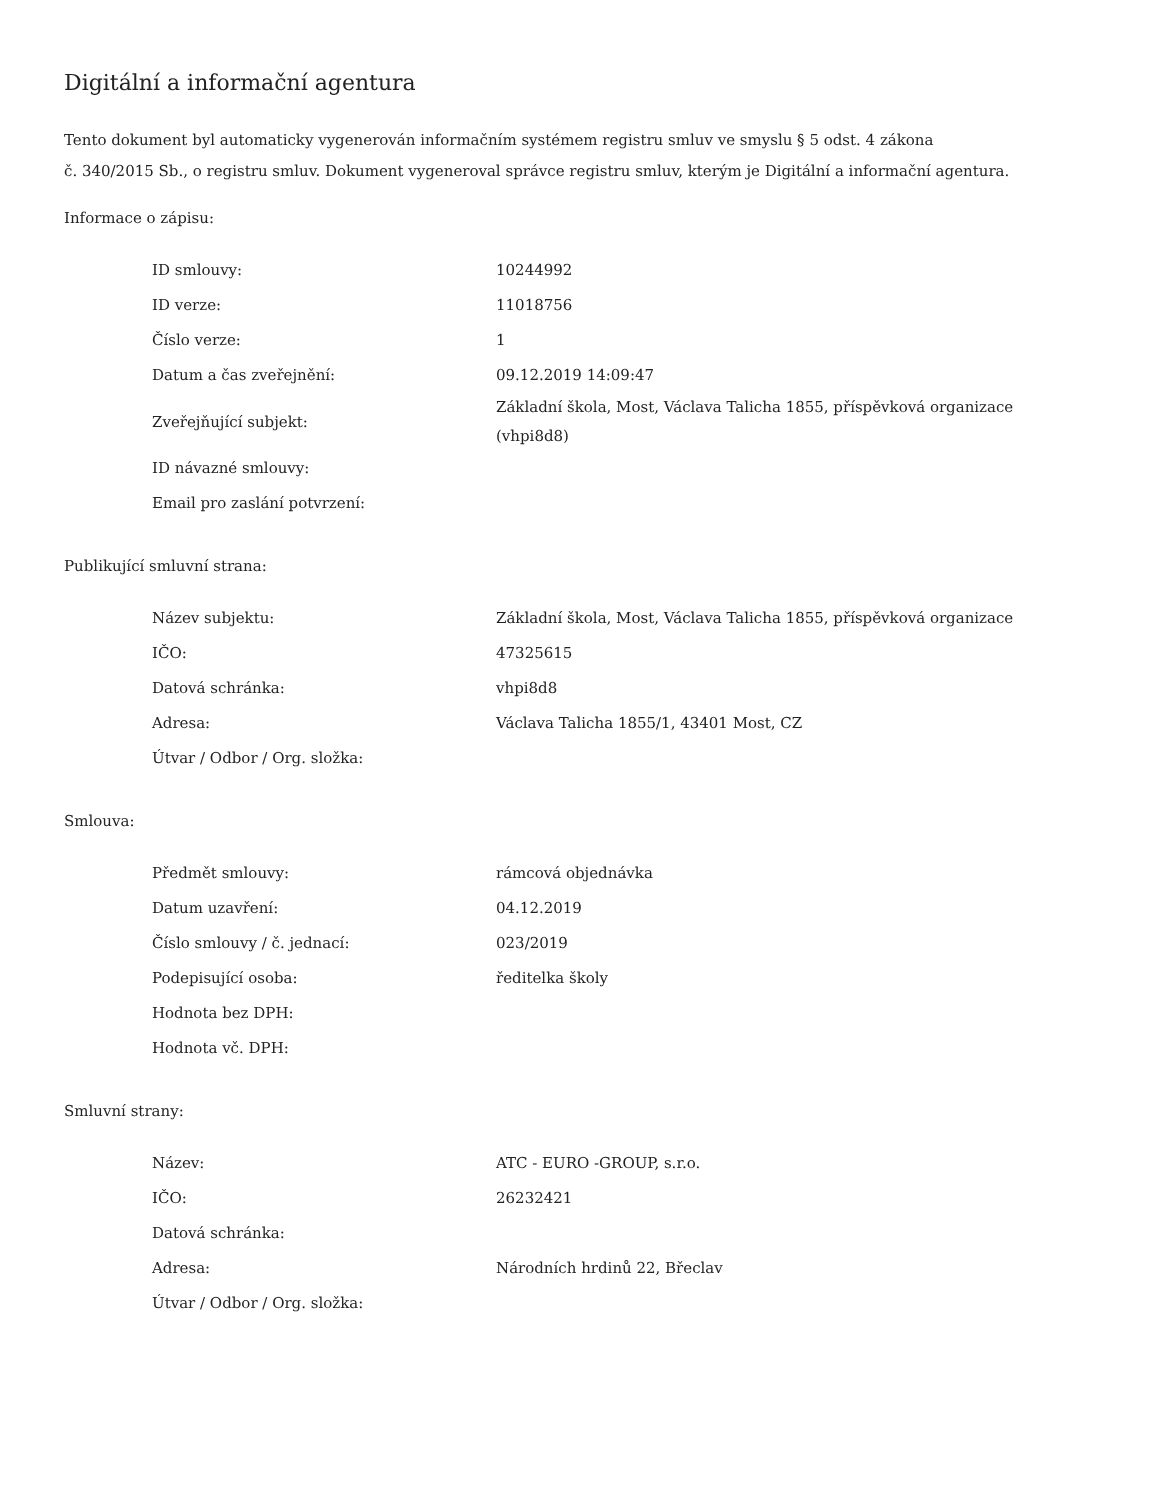Digitální a informační agentura
Tento dokument byl automaticky vygenerován informačním systémem registru smluv ve smyslu § 5 odst. 4 zákona
č. 340/2015 Sb., o registru smluv. Dokument vygeneroval správce registru smluv, kterým je Digitální a informační agentura.
Informace o zápisu:
| ID smlouvy: | 10244992 |
| ID verze: | 11018756 |
| Číslo verze: | 1 |
| Datum a čas zveřejnění: | 09.12.2019 14:09:47 |
| Zveřejňující subjekt: | Základní škola, Most, Václava Talicha 1855, příspěvková organizace (vhpi8d8) |
| ID návazné smlouvy: | |
| Email pro zaslání potvrzení: | |
Publikující smluvní strana:
| Název subjektu: | Základní škola, Most, Václava Talicha 1855, příspěvková organizace |
| IČO: | 47325615 |
| Datová schránka: | vhpi8d8 |
| Adresa: | Václava Talicha 1855/1, 43401 Most, CZ |
| Útvar / Odbor / Org. složka: | |
Smlouva:
| Předmět smlouvy: | rámcová objednávka |
| Datum uzavření: | 04.12.2019 |
| Číslo smlouvy / č. jednací: | 023/2019 |
| Podepisující osoba: | ředitelka školy |
| Hodnota bez DPH: | |
| Hodnota vč. DPH: | |
Smluvní strany:
| Název: | ATC - EURO -GROUP, s.r.o. |
| IČO: | 26232421 |
| Datová schránka: | |
| Adresa: | Národních hrdinů 22, Břeclav |
| Útvar / Odbor / Org. složka: | |